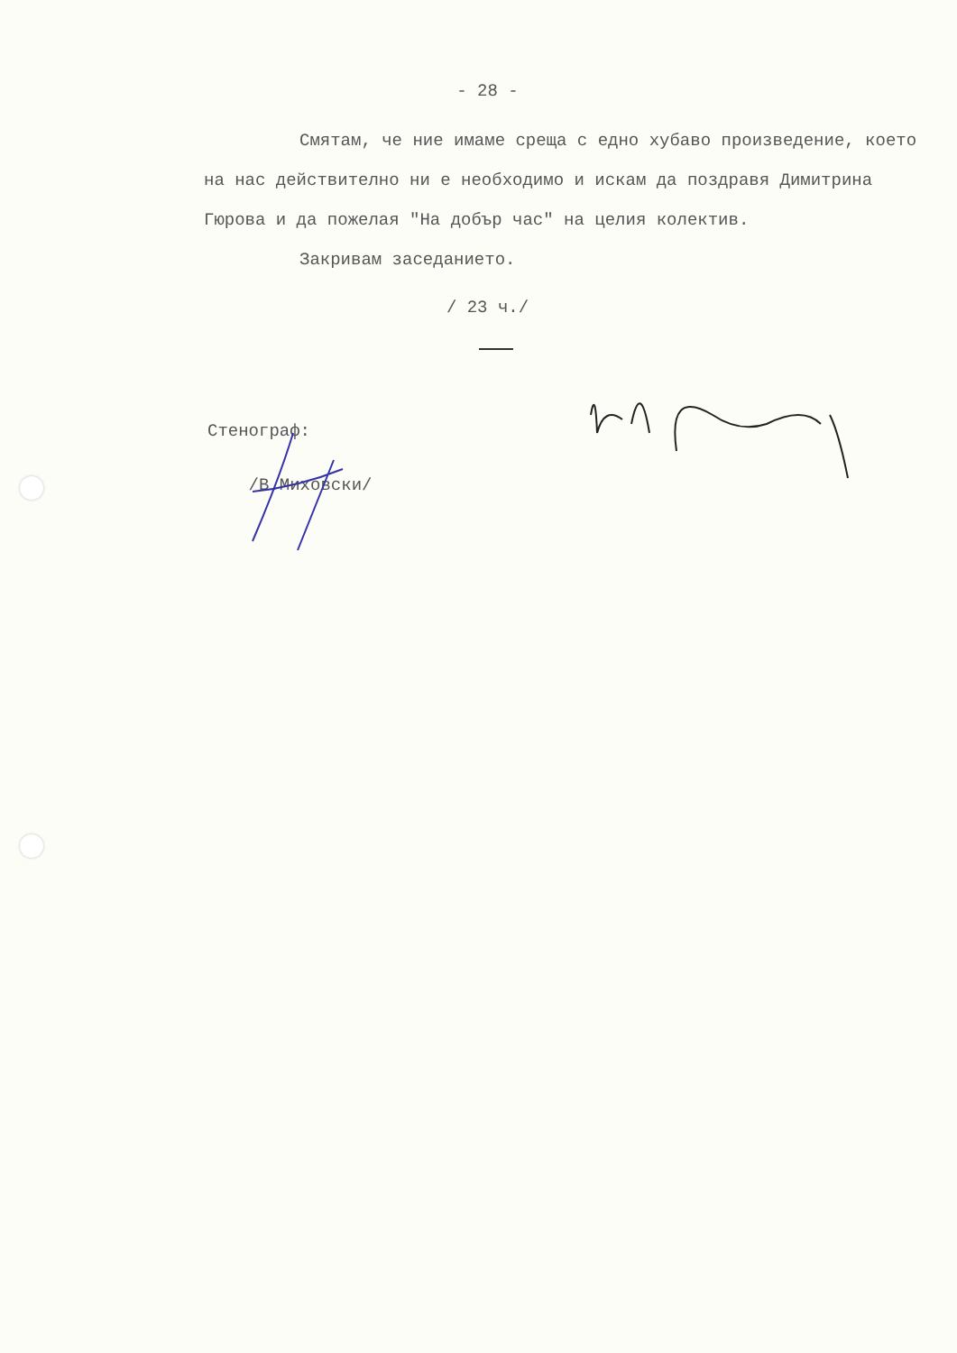- 28 -
Смятам, че ние имаме среща с едно хубаво произведение, което на нас действително ни е необходимо и искам да поздравя Димитрина Гюрова и да пожелая "На добър час" на целия колектив.
Закривам заседанието.
/ 23 ч./
Стенограф:
/В.Миховски/